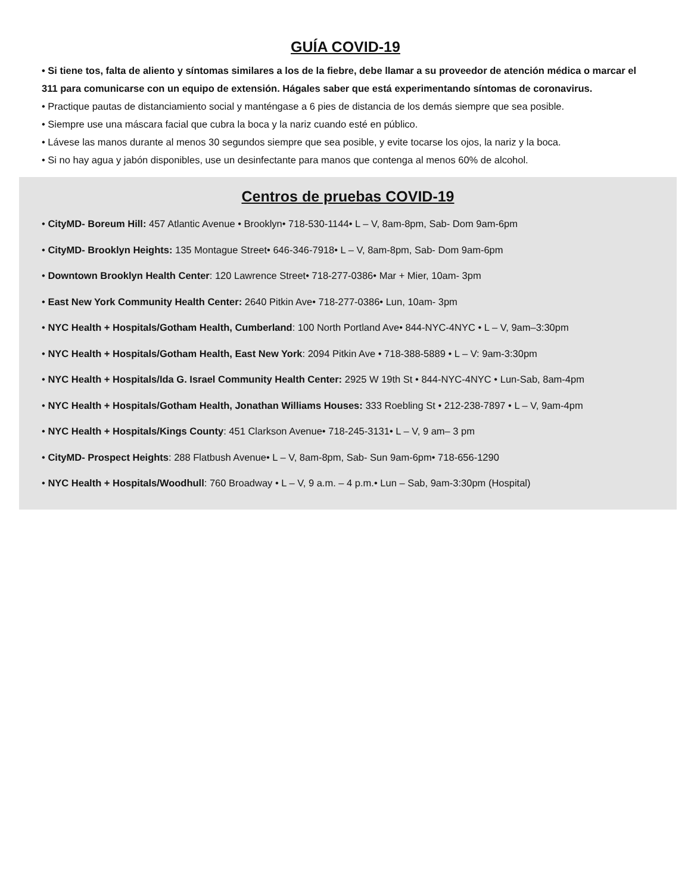GUÍA COVID-19
• Si tiene tos, falta de aliento y síntomas similares a los de la fiebre, debe llamar a su proveedor de atención médica o marcar el 311 para comunicarse con un equipo de extensión. Hágales saber que está experimentando síntomas de coronavirus.
• Practique pautas de distanciamiento social y manténgase a 6 pies de distancia de los demás siempre que sea posible.
• Siempre use una máscara facial que cubra la boca y la nariz cuando esté en público.
• Lávese las manos durante al menos 30 segundos siempre que sea posible, y evite tocarse los ojos, la nariz y la boca.
• Si no hay agua y jabón disponibles, use un desinfectante para manos que contenga al menos 60% de alcohol.
Centros de pruebas COVID-19
• CityMD- Boreum Hill: 457 Atlantic Avenue • Brooklyn• 718-530-1144• L – V, 8am-8pm, Sab- Dom 9am-6pm
• CityMD- Brooklyn Heights: 135 Montague Street• 646-346-7918• L – V, 8am-8pm, Sab- Dom 9am-6pm
• Downtown Brooklyn Health Center: 120 Lawrence Street• 718-277-0386• Mar + Mier, 10am- 3pm
• East New York Community Health Center: 2640 Pitkin Ave• 718-277-0386• Lun, 10am- 3pm
• NYC Health + Hospitals/Gotham Health, Cumberland: 100 North Portland Ave• 844-NYC-4NYC • L – V, 9am–3:30pm
• NYC Health + Hospitals/Gotham Health, East New York: 2094 Pitkin Ave • 718-388-5889 • L – V: 9am-3:30pm
• NYC Health + Hospitals/Ida G. Israel Community Health Center: 2925 W 19th St • 844-NYC-4NYC • Lun-Sab, 8am-4pm
• NYC Health + Hospitals/Gotham Health, Jonathan Williams Houses: 333 Roebling St • 212-238-7897 • L – V, 9am-4pm
• NYC Health + Hospitals/Kings County: 451 Clarkson Avenue• 718-245-3131• L – V, 9 am– 3 pm
• CityMD- Prospect Heights: 288 Flatbush Avenue• L – V, 8am-8pm, Sab- Sun 9am-6pm• 718-656-1290
• NYC Health + Hospitals/Woodhull: 760 Broadway • L – V, 9 a.m. – 4 p.m.• Lun – Sab, 9am-3:30pm (Hospital)